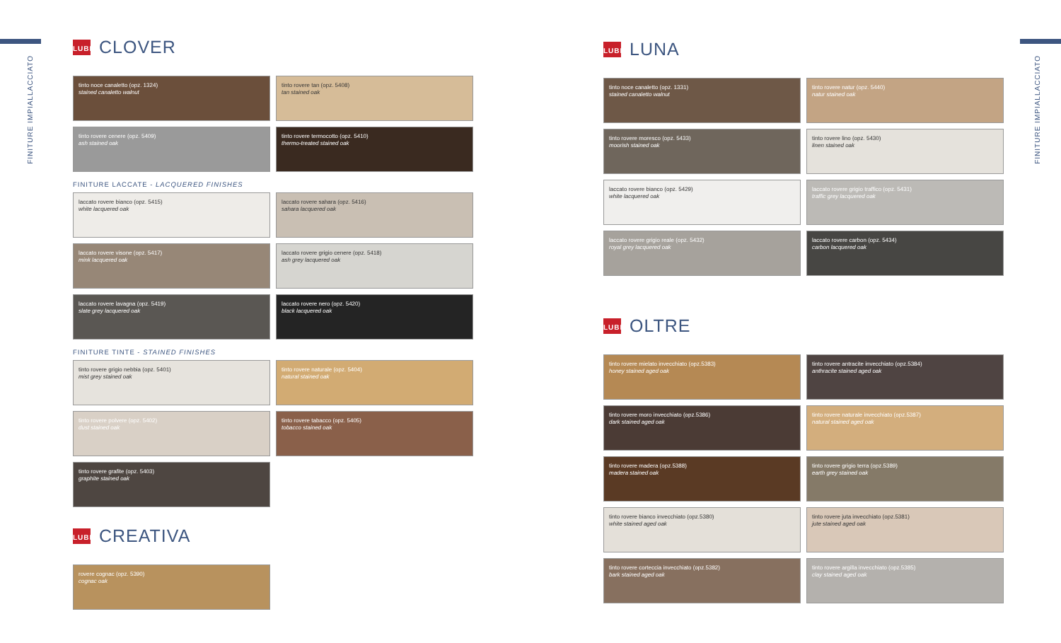FINITURE IMPIALLACCIATO
FINITURE IMPIALLACCIATO
LUBE CLOVER
tinto noce canaletto (opz. 1324)
stained canaletto walnut
tinto rovere tan (opz. 5408)
tan stained oak
tinto rovere cenere (opz. 5409)
ash stained oak
tinto rovere termocotto (opz. 5410)
thermo-treated stained oak
FINITURE LACCATE - LACQUERED FINISHES
laccato rovere bianco (opz. 5415)
white lacquered oak
laccato rovere sahara (opz. 5416)
sahara lacquered oak
laccato rovere visone (opz. 5417)
mink lacquered oak
laccato rovere grigio cenere (opz. 5418)
ash grey lacquered oak
laccato rovere lavagna (opz. 5419)
slate grey lacquered oak
laccato rovere nero (opz. 5420)
black lacquered oak
FINITURE TINTE - STAINED FINISHES
tinto rovere grigio nebbia (opz. 5401)
mist grey stained oak
tinto rovere naturale (opz. 5404)
natural stained oak
tinto rovere polvere (opz. 5402)
dust stained oak
tinto rovere tabacco (opz. 5405)
tobacco stained oak
tinto rovere grafite (opz. 5403)
graphite stained oak
LUBE CREATIVA
rovere cognac (opz. 5390)
cognac oak
LUBE LUNA
tinto noce canaletto (opz. 1331)
stained canaletto walnut
tinto rovere natur (opz. 5440)
natur stained oak
tinto rovere moresco (opz. 5433)
moorish stained oak
tinto rovere lino (opz. 5430)
linen stained oak
laccato rovere bianco (opz. 5429)
white lacquered oak
laccato rovere grigio traffico (opz. 5431)
traffic grey lacquered oak
laccato rovere grigio reale (opz. 5432)
royal grey lacquered oak
laccato rovere carbon (opz. 5434)
carbon lacquered oak
LUBE OLTRE
tinto rovere mielato invecchiato (opz.5383)
honey stained aged oak
tinto rovere antracite invecchiato (opz.5384)
anthracite stained aged oak
tinto rovere moro invecchiato (opz.5386)
dark stained aged oak
tinto rovere naturale invecchiato (opz.5387)
natural stained aged oak
tinto rovere madera (opz.5388)
madera stained oak
tinto rovere grigio terra (opz.5389)
earth grey stained oak
tinto rovere bianco invecchiato (opz.5380)
white stained aged oak
tinto rovere juta invecchiato (opz.5381)
jute stained aged oak
tinto rovere corteccia invecchiato (opz.5382)
bark stained aged oak
tinto rovere argilla invecchiato (opz.5385)
clay stained aged oak